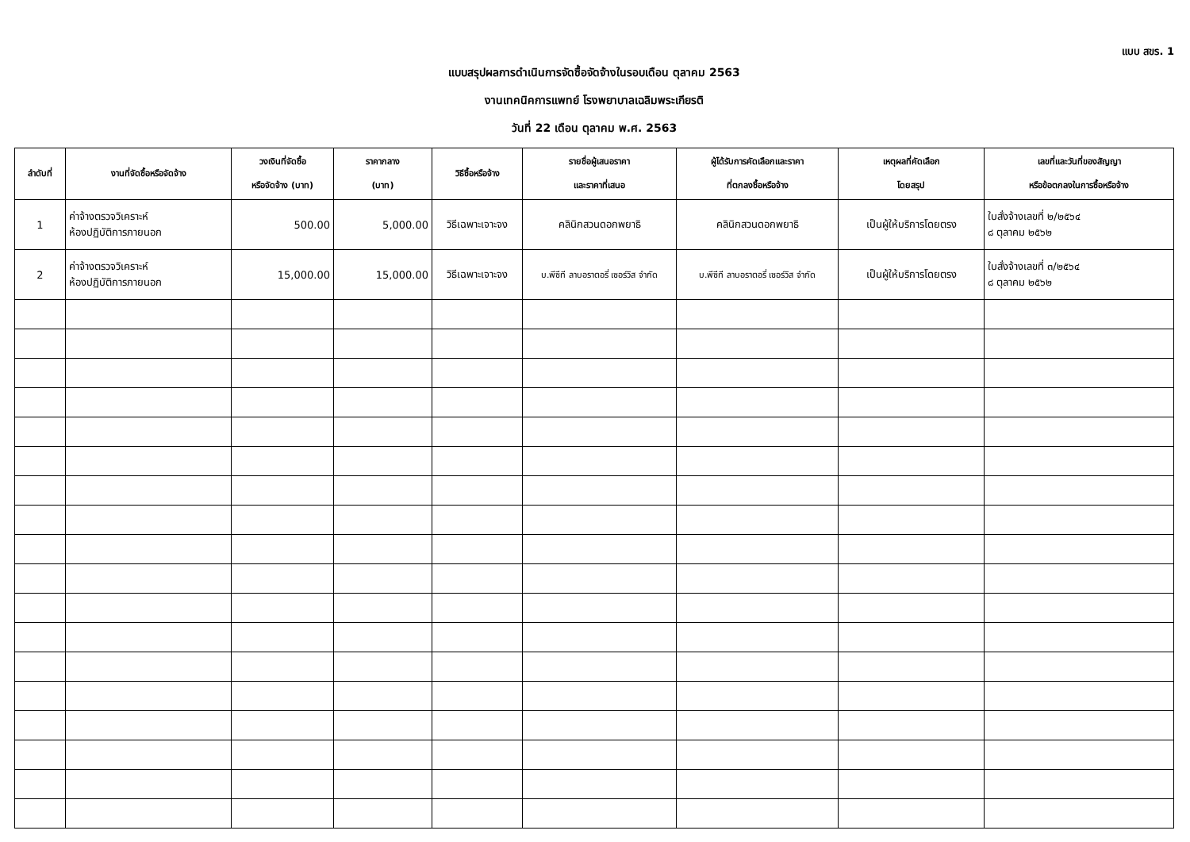แบบ สขร. 1
แบบสรุปผลการดำเนินการจัดซื้อจัดจ้างในรอบเดือน ตุลาคม 2563
งานเทคนิคการแพทย์ โรงพยาบาลเฉลิมพระเกียรติ
วันที่ 22 เดือน ตุลาคม พ.ศ. 2563
| ลำดับที่ | งานที่จัดซื้อหรือจัดจ้าง | วงเงินที่จัดซื้อ หรือจัดจ้าง (บาท) | ราคากลาง (บาท) | วิธีซื้อหรือจ้าง | รายชื่อผู้เสนอราคา และราคาที่เสนอ | ผู้ได้รับการคัดเลือกและราคา ที่ตกลงซื้อหรือจ้าง | เหตุผลที่คัดเลือก โดยสรุป | เลขที่และวันที่ของสัญญา หรือข้อตกลงในการซื้อหรือจ้าง |
| --- | --- | --- | --- | --- | --- | --- | --- | --- |
| 1 | ค่าจ้างตรวจวิเคราะห์ ห้องปฏิบัติการภายนอก | 500.00 | 5,000.00 | วิธีเฉพาะเจาะจง | คลินิกสวนดอกพยาธิ | คลินิกสวนดอกพยาธิ | เป็นผู้ให้บริการโดยตรง | ใบสั่งจ้างเลขที่ ๒/๒๕๖๔ ๘ ตุลาคม ๒๕๖๒ |
| 2 | ค่าจ้างตรวจวิเคราะห์ ห้องปฏิบัติการภายนอก | 15,000.00 | 15,000.00 | วิธีเฉพาะเจาะจง | บ.พีซีที ลาบอราตอรี่ เซอร์วิส จำกัด | บ.พีซีที ลาบอราตอรี่ เซอร์วิส จำกัด | เป็นผู้ให้บริการโดยตรง | ใบสั่งจ้างเลขที่ ๓/๒๕๖๔ ๘ ตุลาคม ๒๕๖๒ |